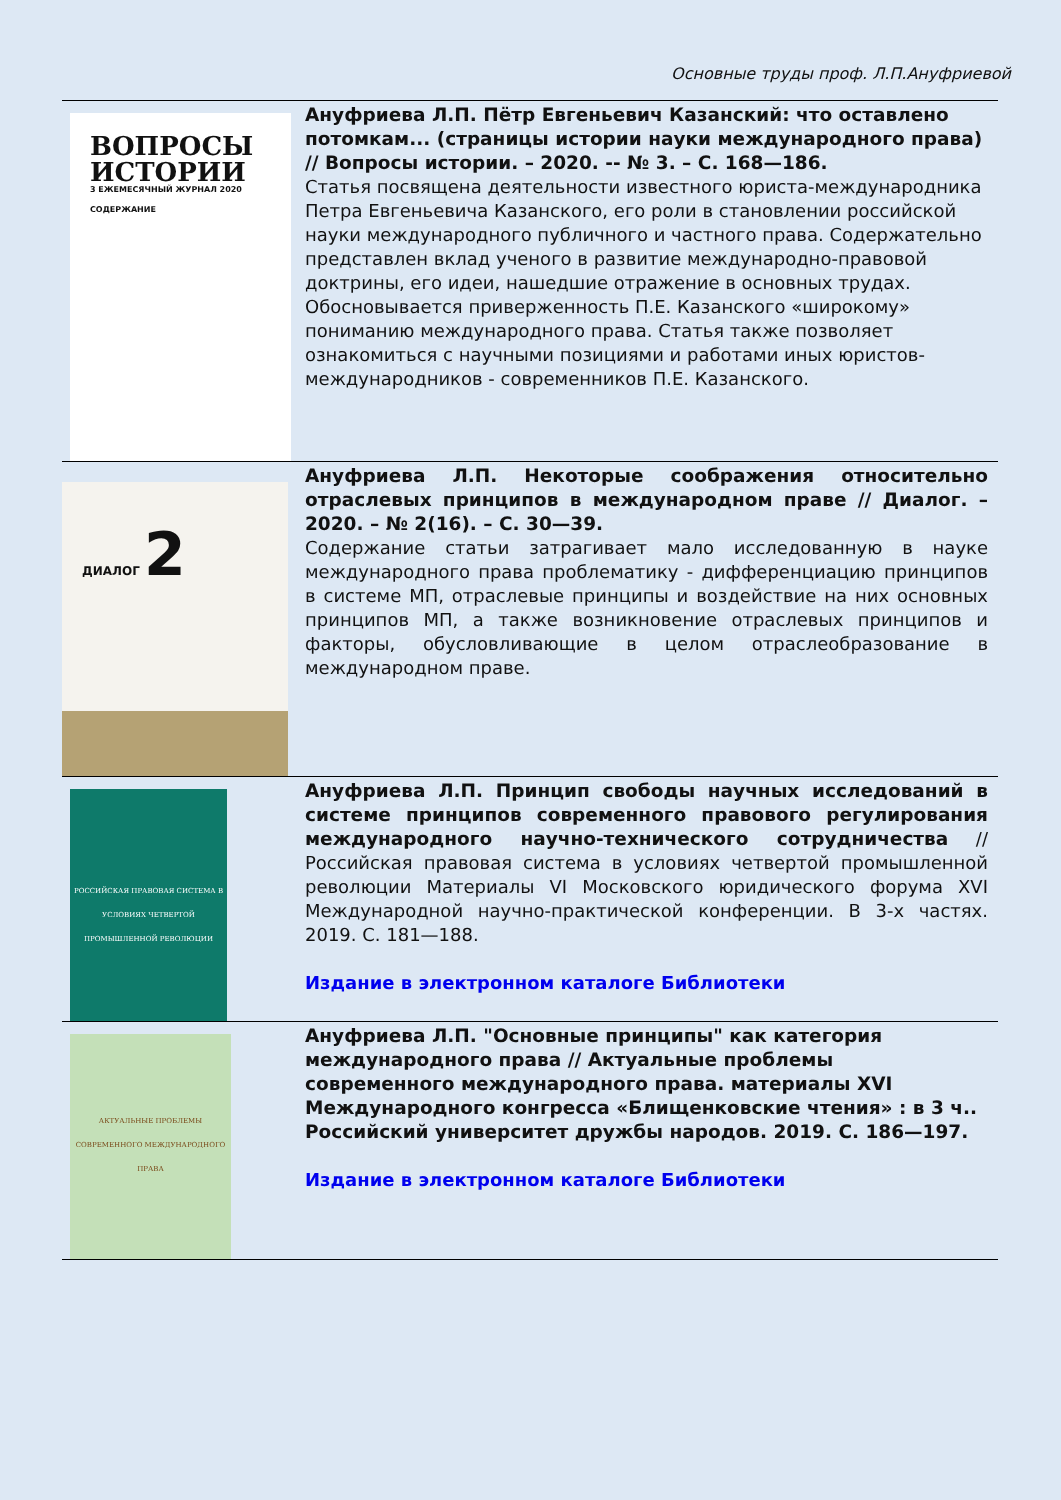Основные труды проф. Л.П.Ануфриевой
| ВОПРОСЫ ИСТОРИИ 3 ЕЖЕМЕСЯЧНЫЙ ЖУРНАЛ 2020 СОДЕРЖАНИЕ | Ануфриева Л.П. Пётр Евгеньевич Казанский: что оставлено потомкам... (страницы истории науки международного права) // Вопросы истории. – 2020. -- № 3. – С. 168—186. Статья посвящена деятельности известного юриста-международника Петра Евгеньевича Казанского, его роли в становлении российской науки международного публичного и частного права. Содержательно представлен вклад ученого в развитие международно-правовой доктрины, его идеи, нашедшие отражение в основных трудах. Обосновывается приверженность П.Е. Казанского «широкому» пониманию международного права. Статья также позволяет ознакомиться с научными позициями и работами иных юристов-международников - современников П.Е. Казанского. |
| ДИАЛОГ 2 | Ануфриева Л.П. Некоторые соображения относительно отраслевых принципов в международном праве // Диалог. – 2020. – № 2(16). – С. 30—39. Содержание статьи затрагивает мало исследованную в науке международного права проблематику - дифференциацию принципов в системе МП, отраслевые принципы и воздействие на них основных принципов МП, а также возникновение отраслевых принципов и факторы, обусловливающие в целом отраслеобразование в международном праве. |
| РОССИЙСКАЯ ПРАВОВАЯ СИСТЕМА В УСЛОВИЯХ ЧЕТВЕРТОЙ ПРОМЫШЛЕННОЙ РЕВОЛЮЦИИ | Ануфриева Л.П. Принцип свободы научных исследований в системе принципов современного правового регулирования международного научно-технического сотрудничества // Российская правовая система в условиях четвертой промышленной революции Материалы VI Московского юридического форума XVI Международной научно-практической конференции. В 3-х частях. 2019. С. 181—188. Издание в электронном каталоге Библиотеки |
| АКТУАЛЬНЫЕ ПРОБЛЕМЫ СОВРЕМЕННОГО МЕЖДУНАРОДНОГО ПРАВА | Ануфриева Л.П. "Основные принципы" как категория международного права // Актуальные проблемы современного международного права. материалы XVI Международного конгресса «Блищенковские чтения» : в 3 ч.. Российский университет дружбы народов. 2019. С. 186—197. Издание в электронном каталоге Библиотеки |